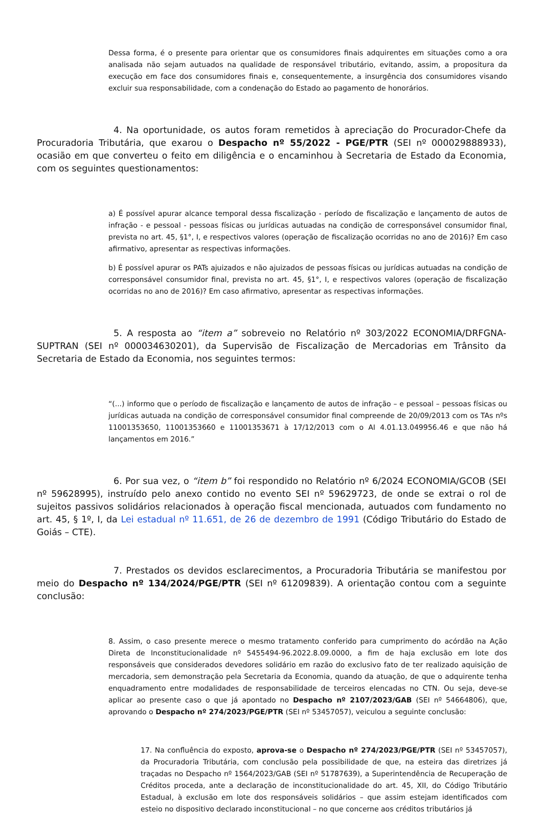Dessa forma, é o presente para orientar que os consumidores finais adquirentes em situações como a ora analisada não sejam autuados na qualidade de responsável tributário, evitando, assim, a propositura da execução em face dos consumidores finais e, consequentemente, a insurgência dos consumidores visando excluir sua responsabilidade, com a condenação do Estado ao pagamento de honorários.
4. Na oportunidade, os autos foram remetidos à apreciação do Procurador-Chefe da Procuradoria Tributária, que exarou o Despacho nº 55/2022 - PGE/PTR (SEI nº 000029888933), ocasião em que converteu o feito em diligência e o encaminhou à Secretaria de Estado da Economia, com os seguintes questionamentos:
a) É possível apurar alcance temporal dessa fiscalização - período de fiscalização e lançamento de autos de infração - e pessoal - pessoas físicas ou jurídicas autuadas na condição de corresponsável consumidor final, prevista no art. 45, §1°, I, e respectivos valores (operação de fiscalização ocorridas no ano de 2016)? Em caso afirmativo, apresentar as respectivas informações.
b) É possível apurar os PATs ajuizados e não ajuizados de pessoas físicas ou jurídicas autuadas na condição de corresponsável consumidor final, prevista no art. 45, §1°, I, e respectivos valores (operação de fiscalização ocorridas no ano de 2016)? Em caso afirmativo, apresentar as respectivas informações.
5. A resposta ao “item a” sobreveio no Relatório nº 303/2022 ECONOMIA/DRFGNA-SUPTRAN (SEI nº 000034630201), da Supervisão de Fiscalização de Mercadorias em Trânsito da Secretaria de Estado da Economia, nos seguintes termos:
“(...) informo que o período de fiscalização e lançamento de autos de infração – e pessoal – pessoas físicas ou jurídicas autuada na condição de corresponsável consumidor final compreende de 20/09/2013 com os TAs nºs 11001353650, 11001353660 e 11001353671 à 17/12/2013 com o AI 4.01.13.049956.46 e que não há lançamentos em 2016.”
6. Por sua vez, o “item b” foi respondido no Relatório nº 6/2024 ECONOMIA/GCOB (SEI nº 59628995), instruído pelo anexo contido no evento SEI nº 59629723, de onde se extrai o rol de sujeitos passivos solidários relacionados à operação fiscal mencionada, autuados com fundamento no art. 45, § 1º, I, da Lei estadual nº 11.651, de 26 de dezembro de 1991 (Código Tributário do Estado de Goiás – CTE).
7. Prestados os devidos esclarecimentos, a Procuradoria Tributária se manifestou por meio do Despacho nº 134/2024/PGE/PTR (SEI nº 61209839). A orientação contou com a seguinte conclusão:
8. Assim, o caso presente merece o mesmo tratamento conferido para cumprimento do acórdão na Ação Direta de Inconstitucionalidade nº 5455494-96.2022.8.09.0000, a fim de haja exclusão em lote dos responsáveis que considerados devedores solidário em razão do exclusivo fato de ter realizado aquisição de mercadoria, sem demonstração pela Secretaria da Economia, quando da atuação, de que o adquirente tenha enquadramento entre modalidades de responsabilidade de terceiros elencadas no CTN. Ou seja, deve-se aplicar ao presente caso o que já apontado no Despacho nº 2107/2023/GAB (SEI nº 54664806), que, aprovando o Despacho nº 274/2023/PGE/PTR (SEI nº 53457057), veiculou a seguinte conclusão:
17. Na confluência do exposto, aprova-se o Despacho nº 274/2023/PGE/PTR (SEI nº 53457057), da Procuradoria Tributária, com conclusão pela possibilidade de que, na esteira das diretrizes já traçadas no Despacho nº 1564/2023/GAB (SEI nº 51787639), a Superintendência de Recuperação de Créditos proceda, ante a declaração de inconstitucionalidade do art. 45, XII, do Código Tributário Estadual, à exclusão em lote dos responsáveis solidários – que assim estejam identificados com esteio no dispositivo declarado inconstitucional – no que concerne aos créditos tributários já